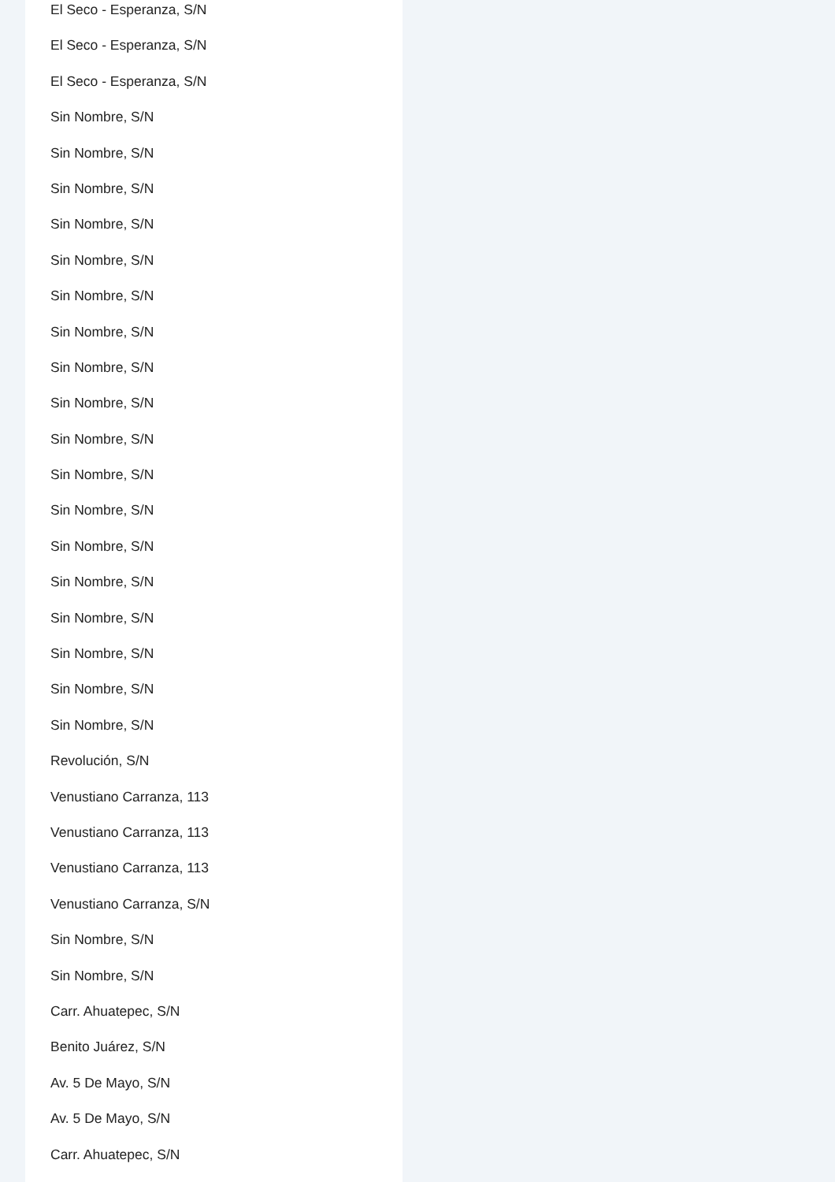El Seco - Esperanza, S/N
El Seco - Esperanza, S/N
El Seco - Esperanza, S/N
Sin Nombre, S/N
Sin Nombre, S/N
Sin Nombre, S/N
Sin Nombre, S/N
Sin Nombre, S/N
Sin Nombre, S/N
Sin Nombre, S/N
Sin Nombre, S/N
Sin Nombre, S/N
Sin Nombre, S/N
Sin Nombre, S/N
Sin Nombre, S/N
Sin Nombre, S/N
Sin Nombre, S/N
Sin Nombre, S/N
Sin Nombre, S/N
Sin Nombre, S/N
Sin Nombre, S/N
Revolución, S/N
Venustiano Carranza, 113
Venustiano Carranza, 113
Venustiano Carranza, 113
Venustiano Carranza, S/N
Sin Nombre, S/N
Sin Nombre, S/N
Carr. Ahuatepec, S/N
Benito Juárez, S/N
Av. 5 De Mayo, S/N
Av. 5 De Mayo, S/N
Carr. Ahuatepec, S/N